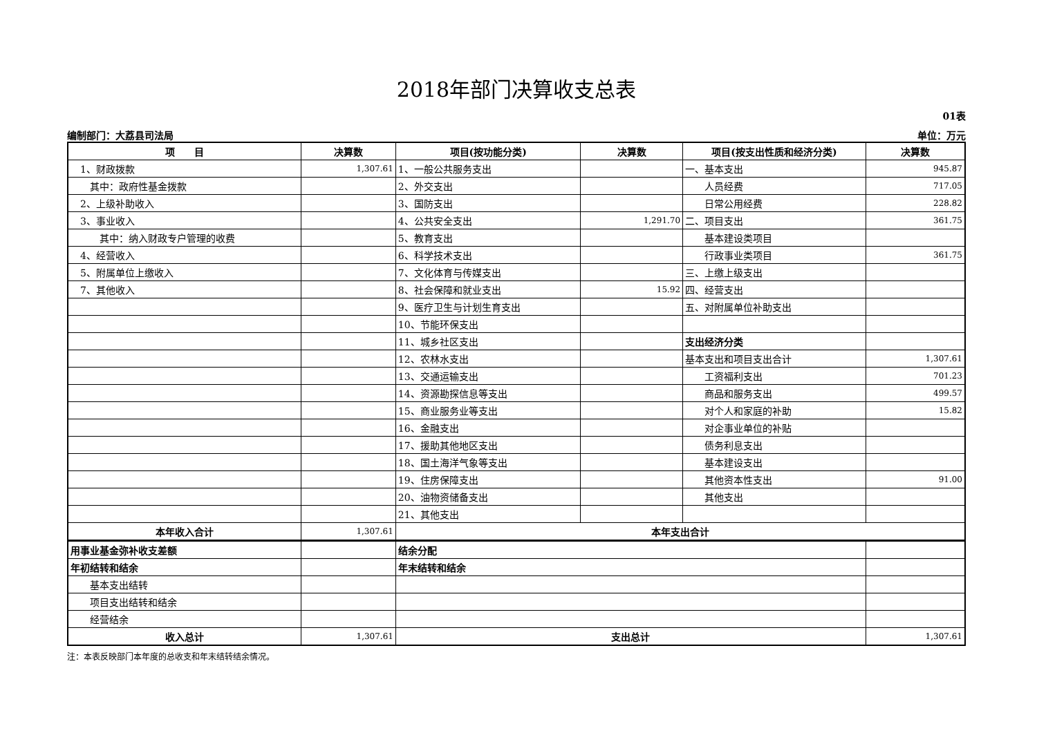2018年部门决算收支总表
01表
编制部门：大荔县司法局 单位：万元
| 项 目 | 决算数 | 项目(按功能分类) | 决算数 | 项目(按支出性质和经济分类) | 决算数 |
| --- | --- | --- | --- | --- | --- |
| 1、财政拨款 | 1,307.61 | 1、一般公共服务支出 | | 一、基本支出 | 945.87 |
| 其中：政府性基金拨款 | | 2、外交支出 | | 人员经费 | 717.05 |
| 2、上级补助收入 | | 3、国防支出 | | 日常公用经费 | 228.82 |
| 3、事业收入 | | 4、公共安全支出 | 1,291.70 | 二、项目支出 | 361.75 |
| 其中：纳入财政专户管理的收费 | | 5、教育支出 | | 基本建设类项目 | |
| 4、经营收入 | | 6、科学技术支出 | | 行政事业类项目 | 361.75 |
| 5、附属单位上缴收入 | | 7、文化体育与传媒支出 | | 三、上缴上级支出 | |
| 7、其他收入 | | 8、社会保障和就业支出 | 15.92 | 四、经营支出 | |
| | | 9、医疗卫生与计划生育支出 | | 五、对附属单位补助支出 | |
| | | 10、节能环保支出 | | | |
| | | 11、城乡社区支出 | | 支出经济分类 | |
| | | 12、农林水支出 | | 基本支出和项目支出合计 | 1,307.61 |
| | | 13、交通运输支出 | | 工资福利支出 | 701.23 |
| | | 14、资源勘探信息等支出 | | 商品和服务支出 | 499.57 |
| | | 15、商业服务业等支出 | | 对个人和家庭的补助 | 15.82 |
| | | 16、金融支出 | | 对企事业单位的补贴 | |
| | | 17、援助其他地区支出 | | 债务利息支出 | |
| | | 18、国土海洋气象等支出 | | 基本建设支出 | |
| | | 19、住房保障支出 | | 其他资本性支出 | 91.00 |
| | | 20、油物资储备支出 | | 其他支出 | |
| | | 21、其他支出 | | | |
| 本年收入合计 | 1,307.61 | 本年支出合计 | | | |
| 用事业基金弥补收支差额 | | 结余分配 | |
| 年初结转和结余 | | 年末结转和结余 | |
| 基本支出结转 | | | |
| 项目支出结转和结余 | | | |
| 经营结余 | | | |
| 收入总计 | 1,307.61 | 支出总计 | 1,307.61 |
注：本表反映部门本年度的总收支和年末结转结余情况。